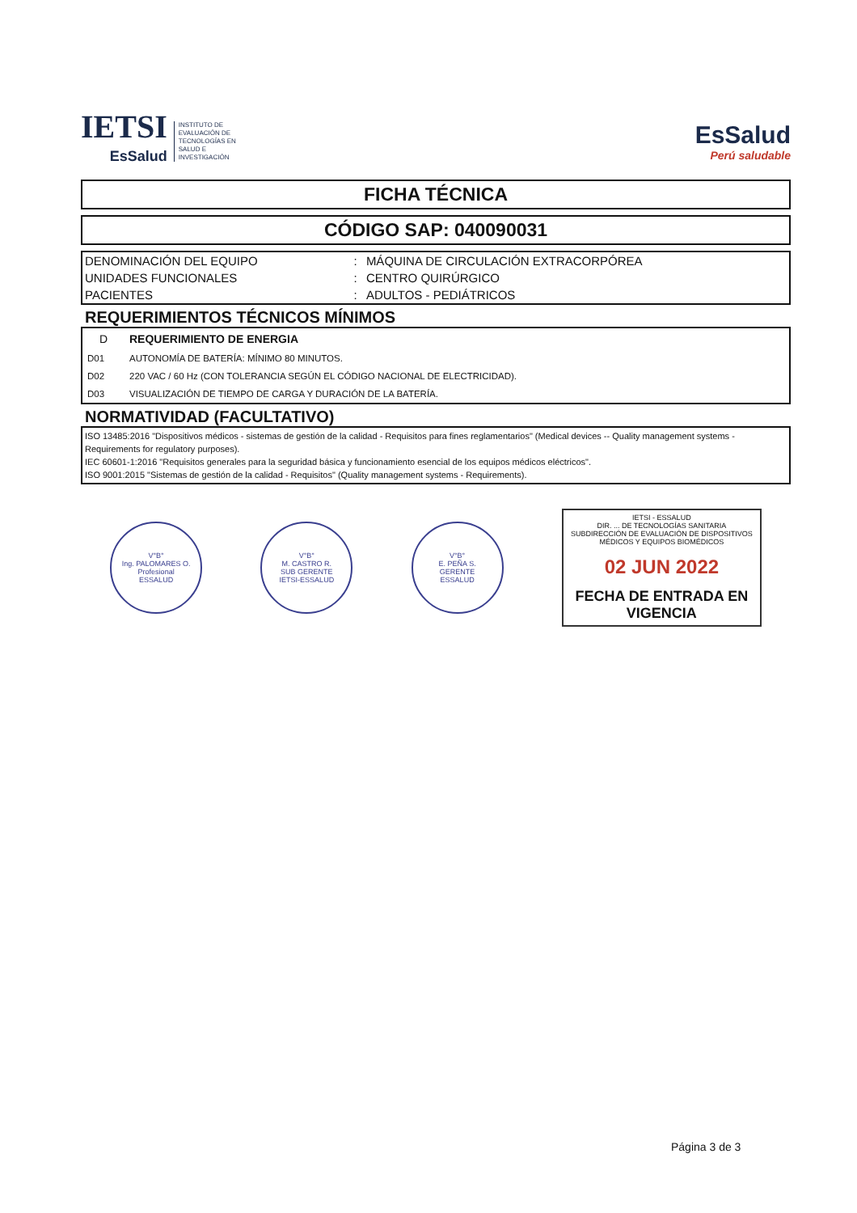IETSI
EsSalud
INSTITUTO DE
EVALUACIÓN DE
TECNOLOGÍAS EN
SALUD E
INVESTIGACIÓN
EsSalud
Perú saludable
FICHA TÉCNICA
CÓDIGO SAP: 040090031
| DENOMINACIÓN DEL EQUIPO | : | MÁQUINA DE CIRCULACIÓN EXTRACORPÓREA |
| UNIDADES FUNCIONALES | : | CENTRO QUIRÚRGICO |
| PACIENTES | : | ADULTOS - PEDIÁTRICOS |
REQUERIMIENTOS TÉCNICOS MÍNIMOS
| D | REQUERIMIENTO DE ENERGIA |
| D01 | AUTONOMÍA DE BATERÍA: MÍNIMO 80 MINUTOS. |
| D02 | 220 VAC / 60 Hz (CON TOLERANCIA SEGÚN EL CÓDIGO NACIONAL DE ELECTRICIDAD). |
| D03 | VISUALIZACIÓN DE TIEMPO DE CARGA Y DURACIÓN DE LA BATERÍA. |
NORMATIVIDAD (FACULTATIVO)
ISO 13485:2016 "Dispositivos médicos - sistemas de gestión de la calidad - Requisitos para fines reglamentarios" (Medical devices -- Quality management systems - Requirements for regulatory purposes).
IEC 60601-1:2016 "Requisitos generales para la seguridad básica y funcionamiento esencial de los equipos médicos eléctricos".
ISO 9001:2015 "Sistemas de gestión de la calidad - Requisitos" (Quality management systems - Requirements).
V°B°
Ing. PALOMARES O.
Profesional
ESSALUD
V°B°
M. CASTRO R.
SUB GERENTE
IETSI-ESSALUD
V°B°
E. PEÑA S.
GERENTE
ESSALUD
IETSI - ESSALUD
DIR. ... DE TECNOLOGÍAS SANITARIA
SUBDIRECCIÓN DE EVALUACIÓN DE DISPOSITIVOS MÉDICOS Y EQUIPOS BIOMÉDICOS
02 JUN 2022
FECHA DE ENTRADA EN VIGENCIA
Página 3 de 3